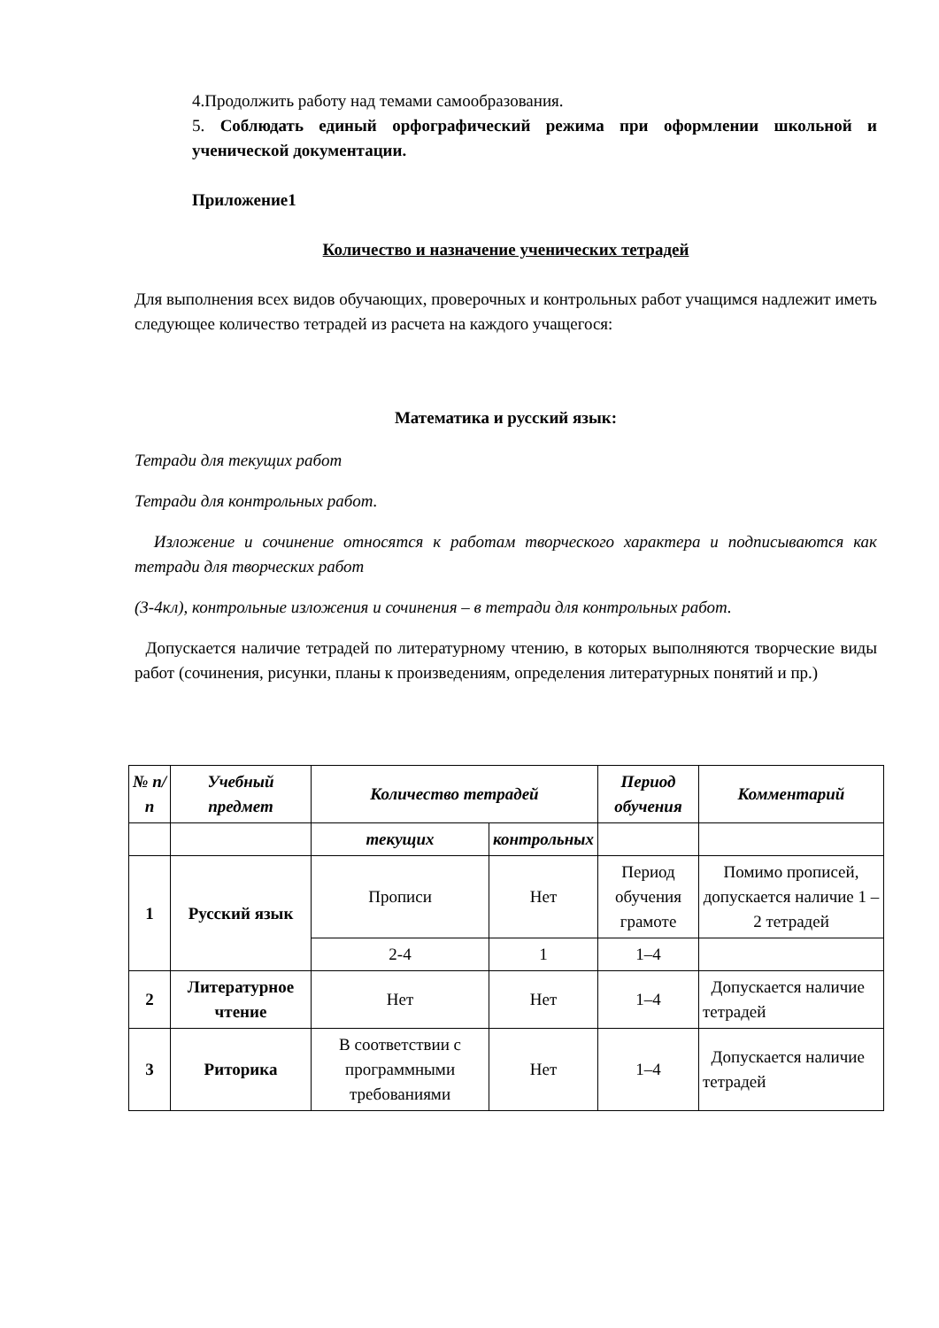4.Продолжить работу над темами самообразования.
5. Соблюдать единый орфографический режима при оформлении школьной и ученической документации.
Приложение1
Количество и назначение ученических тетрадей
Для выполнения всех видов обучающих, проверочных и контрольных работ учащимся надлежит иметь следующее количество тетрадей из расчета на каждого учащегося:
Математика и русский язык:
Тетради для текущих работ
Тетради для контрольных работ.
Изложение и сочинение относятся к работам творческого характера и подписываются как тетради для творческих работ
(3-4кл), контрольные изложения и сочинения – в тетради для контрольных работ.
Допускается наличие тетрадей по литературному чтению, в которых выполняются творческие виды работ (сочинения, рисунки, планы к произведениям, определения литературных понятий и пр.)
| № п/п | Учебный предмет | Количество тетрадей | | Период обучения | Комментарий |
| --- | --- | --- | --- | --- | --- |
| | | текущих | контрольных | | |
| 1 | Русский язык | Прописи | Нет | Период обучения грамоте | Помимо прописей, допускается наличие 1 – 2 тетрадей |
| | | 2-4 | 1 | 1–4 | |
| 2 | Литературное чтение | Нет | Нет | 1–4 | Допускается наличие тетрадей |
| 3 | Риторика | В соответствии с программными требованиями | Нет | 1–4 | Допускается наличие тетрадей |